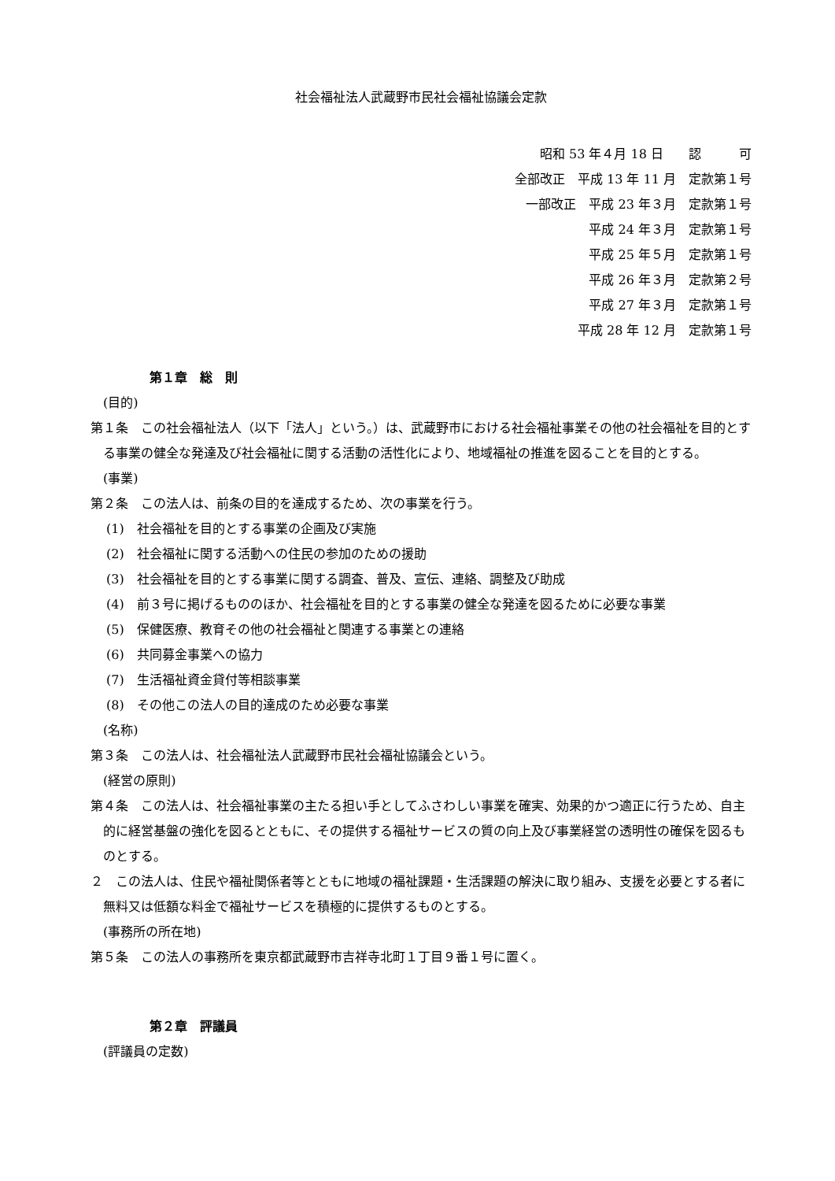社会福祉法人武蔵野市民社会福祉協議会定款
昭和 53 年４月 18 日　　認　　　可
全部改正　平成 13 年 11 月　定款第１号
一部改正　平成 23 年３月　定款第１号
平成 24 年３月　定款第１号
平成 25 年５月　定款第１号
平成 26 年３月　定款第２号
平成 27 年３月　定款第１号
平成 28 年 12 月　定款第１号
第１章　総　則
(目的)
第１条　この社会福祉法人（以下「法人」という。）は、武蔵野市における社会福祉事業その他の社会福祉を目的とする事業の健全な発達及び社会福祉に関する活動の活性化により、地域福祉の推進を図ることを目的とする。
(事業)
第２条　この法人は、前条の目的を達成するため、次の事業を行う。
(1)　社会福祉を目的とする事業の企画及び実施
(2)　社会福祉に関する活動への住民の参加のための援助
(3)　社会福祉を目的とする事業に関する調査、普及、宣伝、連絡、調整及び助成
(4)　前３号に掲げるもののほか、社会福祉を目的とする事業の健全な発達を図るために必要な事業
(5)　保健医療、教育その他の社会福祉と関連する事業との連絡
(6)　共同募金事業への協力
(7)　生活福祉資金貸付等相談事業
(8)　その他この法人の目的達成のため必要な事業
(名称)
第３条　この法人は、社会福祉法人武蔵野市民社会福祉協議会という。
(経営の原則)
第４条　この法人は、社会福祉事業の主たる担い手としてふさわしい事業を確実、効果的かつ適正に行うため、自主的に経営基盤の強化を図るとともに、その提供する福祉サービスの質の向上及び事業経営の透明性の確保を図るものとする。
２　この法人は、住民や福祉関係者等とともに地域の福祉課題・生活課題の解決に取り組み、支援を必要とする者に無料又は低額な料金で福祉サービスを積極的に提供するものとする。
(事務所の所在地)
第５条　この法人の事務所を東京都武蔵野市吉祥寺北町１丁目９番１号に置く。
第２章　評議員
(評議員の定数)